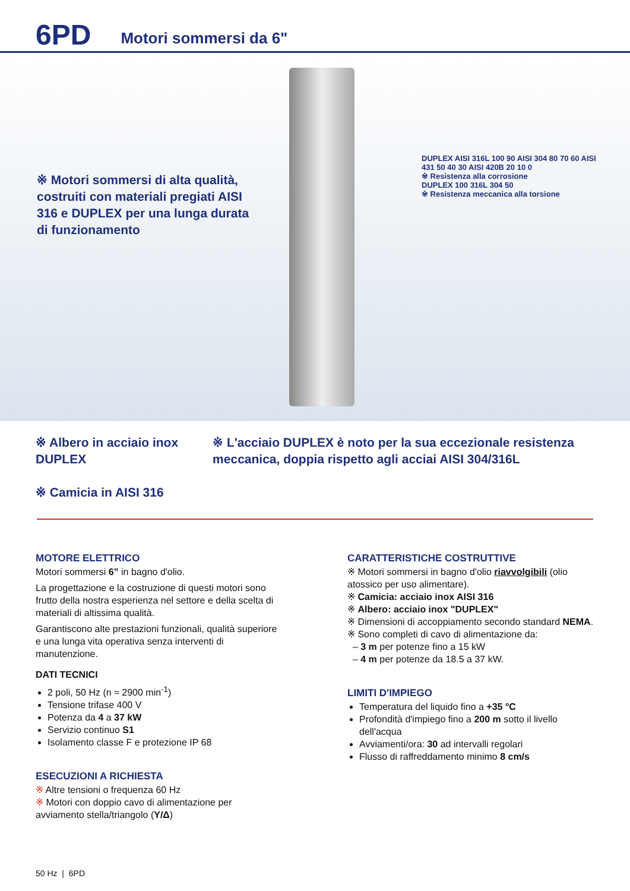6PD Motori sommersi da 6"
※ Motori sommersi di alta qualità, costruiti con materiali pregiati AISI 316 e DUPLEX per una lunga durata di funzionamento
DUPLEX AISI 316L 100 90 AISI 304 80 70 60 AISI 431 50 40 30 AISI 420B 20 10 0
※ Resistenza alla corrosione
DUPLEX 100 316L 304 50
※ Resistenza meccanica alla torsione
※ Albero in acciaio inox DUPLEX
※ Camicia in AISI 316
※ L'acciaio DUPLEX è noto per la sua eccezionale resistenza meccanica, doppia rispetto agli acciai AISI 304/316L
MOTORE ELETTRICO
Motori sommersi 6” in bagno d'olio.
La progettazione e la costruzione di questi motori sono frutto della nostra esperienza nel settore e della scelta di materiali di altissima qualità.
Garantiscono alte prestazioni funzionali, qualità superiore e una lunga vita operativa senza interventi di manutenzione.
DATI TECNICI
2 poli, 50 Hz (n ≈ 2900 min<sup>-1</sup>)
Tensione trifase 400 V
Potenza da 4 a 37 kW
Servizio continuo S1
Isolamento classe F e protezione IP 68
ESECUZIONI A RICHIESTA
※ Altre tensioni o frequenza 60 Hz
※ Motori con doppio cavo di alimentazione per avviamento stella/triangolo (Y/Δ)
CARATTERISTICHE COSTRUTTIVE
※ Motori sommersi in bagno d'olio riavvolgibili (olio atossico per uso alimentare).
※ Camicia: acciaio inox AISI 316
※ Albero: acciaio inox "DUPLEX"
※ Dimensioni di accoppiamento secondo standard NEMA.
※ Sono completi di cavo di alimentazione da:
– 3 m per potenze fino a 15 kW
– 4 m per potenze da 18.5 a 37 kW.
LIMITI D'IMPIEGO
Temperatura del liquido fino a +35 °C
Profondità d'impiego fino a 200 m sotto il livello dell'acqua
Avviamenti/ora: 30 ad intervalli regolari
Flusso di raffreddamento minimo 8 cm/s
50 Hz | 6PD